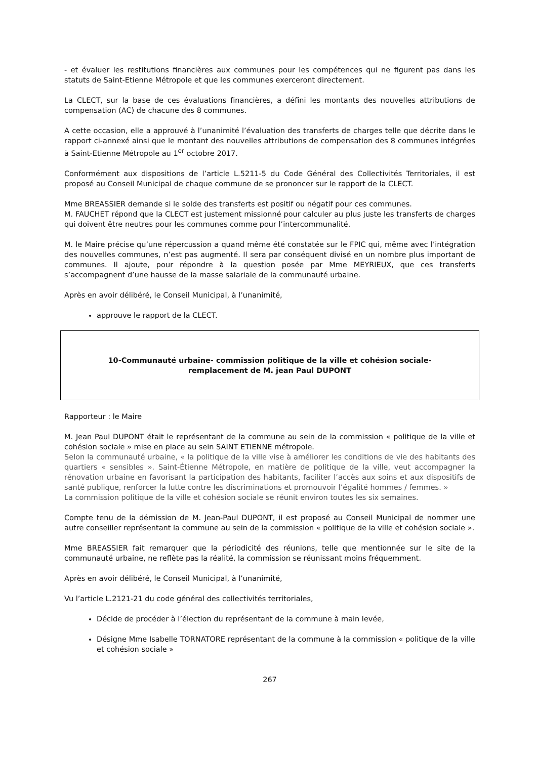- et évaluer les restitutions financières aux communes pour les compétences qui ne figurent pas dans les statuts de Saint-Etienne Métropole et que les communes exerceront directement.
La CLECT, sur la base de ces évaluations financières, a défini les montants des nouvelles attributions de compensation (AC) de chacune des 8 communes.
A cette occasion, elle a approuvé à l’unanimité l’évaluation des transferts de charges telle que décrite dans le rapport ci-annexé ainsi que le montant des nouvelles attributions de compensation des 8 communes intégrées à Saint-Etienne Métropole au 1<sup>er</sup> octobre 2017.
Conformément aux dispositions de l’article L.5211-5 du Code Général des Collectivités Territoriales, il est proposé au Conseil Municipal de chaque commune de se prononcer sur le rapport de la CLECT.
Mme BREASSIER demande si le solde des transferts est positif ou négatif pour ces communes.
M. FAUCHET répond que la CLECT est justement missionné pour calculer au plus juste les transferts de charges qui doivent être neutres pour les communes comme pour l’intercommunalité.
M. le Maire précise qu’une répercussion a quand même été constatée sur le FPIC qui, même avec l’intégration des nouvelles communes, n’est pas augmenté. Il sera par conséquent divisé en un nombre plus important de communes. Il ajoute, pour répondre à la question posée par Mme MEYRIEUX, que ces transferts s’accompagnent d’une hausse de la masse salariale de la communauté urbaine.
Après en avoir délibéré, le Conseil Municipal, à l’unanimité,
approuve le rapport de la CLECT.
10-Communauté urbaine- commission politique de la ville et cohésion sociale-
remplacement de M. jean Paul DUPONT
Rapporteur : le Maire
M. Jean Paul DUPONT était le représentant de la commune au sein de la commission « politique de la ville et cohésion sociale » mise en place au sein SAINT ETIENNE métropole.
Selon la communauté urbaine, « la politique de la ville vise à améliorer les conditions de vie des habitants des quartiers « sensibles ». Saint-Étienne Métropole, en matière de politique de la ville, veut accompagner la rénovation urbaine en favorisant la participation des habitants, faciliter l’accès aux soins et aux dispositifs de santé publique, renforcer la lutte contre les discriminations et promouvoir l’égalité hommes / femmes. »
La commission politique de la ville et cohésion sociale se réunit environ toutes les six semaines.
Compte tenu de la démission de M. Jean-Paul DUPONT, il est proposé au Conseil Municipal de nommer une autre conseiller représentant la commune au sein de la commission « politique de la ville et cohésion sociale ».
Mme BREASSIER fait remarquer que la périodicité des réunions, telle que mentionnée sur le site de la communauté urbaine, ne reflète pas la réalité, la commission se réunissant moins fréquemment.
Après en avoir délibéré, le Conseil Municipal, à l’unanimité,
Vu l’article L.2121-21 du code général des collectivités territoriales,
Décide de procéder à l’élection du représentant de la commune à main levée,
Désigne Mme Isabelle TORNATORE représentant de la commune à la commission « politique de la ville et cohésion sociale »
267